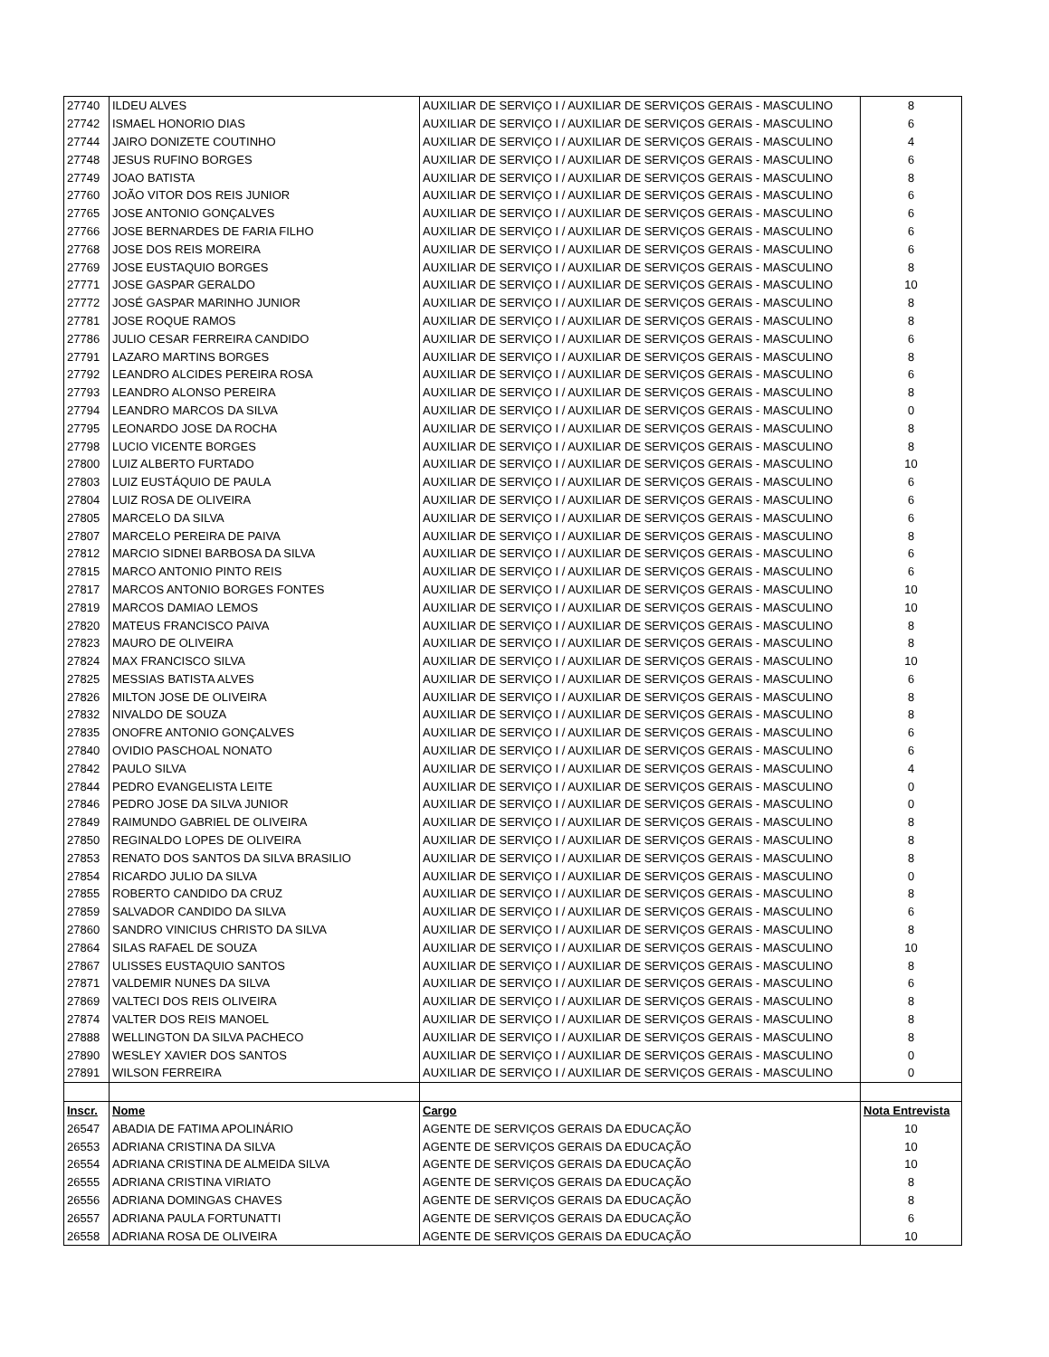| 27740 | ILDEU ALVES | AUXILIAR DE SERVIÇO I / AUXILIAR DE SERVIÇOS GERAIS - MASCULINO | 8 |
| 27742 | ISMAEL HONORIO DIAS | AUXILIAR DE SERVIÇO I / AUXILIAR DE SERVIÇOS GERAIS - MASCULINO | 6 |
| 27744 | JAIRO DONIZETE COUTINHO | AUXILIAR DE SERVIÇO I / AUXILIAR DE SERVIÇOS GERAIS - MASCULINO | 4 |
| 27748 | JESUS RUFINO BORGES | AUXILIAR DE SERVIÇO I / AUXILIAR DE SERVIÇOS GERAIS - MASCULINO | 6 |
| 27749 | JOAO BATISTA | AUXILIAR DE SERVIÇO I / AUXILIAR DE SERVIÇOS GERAIS - MASCULINO | 8 |
| 27760 | JOÃO VITOR DOS REIS JUNIOR | AUXILIAR DE SERVIÇO I / AUXILIAR DE SERVIÇOS GERAIS - MASCULINO | 6 |
| 27765 | JOSE ANTONIO GONÇALVES | AUXILIAR DE SERVIÇO I / AUXILIAR DE SERVIÇOS GERAIS - MASCULINO | 6 |
| 27766 | JOSE BERNARDES DE FARIA FILHO | AUXILIAR DE SERVIÇO I / AUXILIAR DE SERVIÇOS GERAIS - MASCULINO | 6 |
| 27768 | JOSE DOS REIS MOREIRA | AUXILIAR DE SERVIÇO I / AUXILIAR DE SERVIÇOS GERAIS - MASCULINO | 6 |
| 27769 | JOSE EUSTAQUIO BORGES | AUXILIAR DE SERVIÇO I / AUXILIAR DE SERVIÇOS GERAIS - MASCULINO | 8 |
| 27771 | JOSE GASPAR GERALDO | AUXILIAR DE SERVIÇO I / AUXILIAR DE SERVIÇOS GERAIS - MASCULINO | 10 |
| 27772 | JOSÉ GASPAR MARINHO JUNIOR | AUXILIAR DE SERVIÇO I / AUXILIAR DE SERVIÇOS GERAIS - MASCULINO | 8 |
| 27781 | JOSE ROQUE RAMOS | AUXILIAR DE SERVIÇO I / AUXILIAR DE SERVIÇOS GERAIS - MASCULINO | 8 |
| 27786 | JULIO CESAR FERREIRA CANDIDO | AUXILIAR DE SERVIÇO I / AUXILIAR DE SERVIÇOS GERAIS - MASCULINO | 6 |
| 27791 | LAZARO MARTINS BORGES | AUXILIAR DE SERVIÇO I / AUXILIAR DE SERVIÇOS GERAIS - MASCULINO | 8 |
| 27792 | LEANDRO ALCIDES PEREIRA ROSA | AUXILIAR DE SERVIÇO I / AUXILIAR DE SERVIÇOS GERAIS - MASCULINO | 6 |
| 27793 | LEANDRO ALONSO PEREIRA | AUXILIAR DE SERVIÇO I / AUXILIAR DE SERVIÇOS GERAIS - MASCULINO | 8 |
| 27794 | LEANDRO MARCOS DA SILVA | AUXILIAR DE SERVIÇO I / AUXILIAR DE SERVIÇOS GERAIS - MASCULINO | 0 |
| 27795 | LEONARDO JOSE DA ROCHA | AUXILIAR DE SERVIÇO I / AUXILIAR DE SERVIÇOS GERAIS - MASCULINO | 8 |
| 27798 | LUCIO VICENTE BORGES | AUXILIAR DE SERVIÇO I / AUXILIAR DE SERVIÇOS GERAIS - MASCULINO | 8 |
| 27800 | LUIZ ALBERTO FURTADO | AUXILIAR DE SERVIÇO I / AUXILIAR DE SERVIÇOS GERAIS - MASCULINO | 10 |
| 27803 | LUIZ EUSTÁQUIO DE PAULA | AUXILIAR DE SERVIÇO I / AUXILIAR DE SERVIÇOS GERAIS - MASCULINO | 6 |
| 27804 | LUIZ ROSA DE OLIVEIRA | AUXILIAR DE SERVIÇO I / AUXILIAR DE SERVIÇOS GERAIS - MASCULINO | 6 |
| 27805 | MARCELO DA SILVA | AUXILIAR DE SERVIÇO I / AUXILIAR DE SERVIÇOS GERAIS - MASCULINO | 6 |
| 27807 | MARCELO PEREIRA DE PAIVA | AUXILIAR DE SERVIÇO I / AUXILIAR DE SERVIÇOS GERAIS - MASCULINO | 8 |
| 27812 | MARCIO SIDNEI BARBOSA DA SILVA | AUXILIAR DE SERVIÇO I / AUXILIAR DE SERVIÇOS GERAIS - MASCULINO | 6 |
| 27815 | MARCO ANTONIO PINTO REIS | AUXILIAR DE SERVIÇO I / AUXILIAR DE SERVIÇOS GERAIS - MASCULINO | 6 |
| 27817 | MARCOS ANTONIO BORGES FONTES | AUXILIAR DE SERVIÇO I / AUXILIAR DE SERVIÇOS GERAIS - MASCULINO | 10 |
| 27819 | MARCOS DAMIAO LEMOS | AUXILIAR DE SERVIÇO I / AUXILIAR DE SERVIÇOS GERAIS - MASCULINO | 10 |
| 27820 | MATEUS FRANCISCO PAIVA | AUXILIAR DE SERVIÇO I / AUXILIAR DE SERVIÇOS GERAIS - MASCULINO | 8 |
| 27823 | MAURO DE OLIVEIRA | AUXILIAR DE SERVIÇO I / AUXILIAR DE SERVIÇOS GERAIS - MASCULINO | 8 |
| 27824 | MAX FRANCISCO SILVA | AUXILIAR DE SERVIÇO I / AUXILIAR DE SERVIÇOS GERAIS - MASCULINO | 10 |
| 27825 | MESSIAS BATISTA ALVES | AUXILIAR DE SERVIÇO I / AUXILIAR DE SERVIÇOS GERAIS - MASCULINO | 6 |
| 27826 | MILTON JOSE DE OLIVEIRA | AUXILIAR DE SERVIÇO I / AUXILIAR DE SERVIÇOS GERAIS - MASCULINO | 8 |
| 27832 | NIVALDO DE SOUZA | AUXILIAR DE SERVIÇO I / AUXILIAR DE SERVIÇOS GERAIS - MASCULINO | 8 |
| 27835 | ONOFRE ANTONIO GONÇALVES | AUXILIAR DE SERVIÇO I / AUXILIAR DE SERVIÇOS GERAIS - MASCULINO | 6 |
| 27840 | OVIDIO PASCHOAL NONATO | AUXILIAR DE SERVIÇO I / AUXILIAR DE SERVIÇOS GERAIS - MASCULINO | 6 |
| 27842 | PAULO SILVA | AUXILIAR DE SERVIÇO I / AUXILIAR DE SERVIÇOS GERAIS - MASCULINO | 4 |
| 27844 | PEDRO EVANGELISTA LEITE | AUXILIAR DE SERVIÇO I / AUXILIAR DE SERVIÇOS GERAIS - MASCULINO | 0 |
| 27846 | PEDRO JOSE DA SILVA JUNIOR | AUXILIAR DE SERVIÇO I / AUXILIAR DE SERVIÇOS GERAIS - MASCULINO | 0 |
| 27849 | RAIMUNDO GABRIEL DE OLIVEIRA | AUXILIAR DE SERVIÇO I / AUXILIAR DE SERVIÇOS GERAIS - MASCULINO | 8 |
| 27850 | REGINALDO LOPES DE OLIVEIRA | AUXILIAR DE SERVIÇO I / AUXILIAR DE SERVIÇOS GERAIS - MASCULINO | 8 |
| 27853 | RENATO DOS SANTOS DA SILVA BRASILIO | AUXILIAR DE SERVIÇO I / AUXILIAR DE SERVIÇOS GERAIS - MASCULINO | 8 |
| 27854 | RICARDO JULIO DA SILVA | AUXILIAR DE SERVIÇO I / AUXILIAR DE SERVIÇOS GERAIS - MASCULINO | 0 |
| 27855 | ROBERTO CANDIDO DA CRUZ | AUXILIAR DE SERVIÇO I / AUXILIAR DE SERVIÇOS GERAIS - MASCULINO | 8 |
| 27859 | SALVADOR CANDIDO DA SILVA | AUXILIAR DE SERVIÇO I / AUXILIAR DE SERVIÇOS GERAIS - MASCULINO | 6 |
| 27860 | SANDRO VINICIUS CHRISTO DA SILVA | AUXILIAR DE SERVIÇO I / AUXILIAR DE SERVIÇOS GERAIS - MASCULINO | 8 |
| 27864 | SILAS RAFAEL DE SOUZA | AUXILIAR DE SERVIÇO I / AUXILIAR DE SERVIÇOS GERAIS - MASCULINO | 10 |
| 27867 | ULISSES EUSTAQUIO SANTOS | AUXILIAR DE SERVIÇO I / AUXILIAR DE SERVIÇOS GERAIS - MASCULINO | 8 |
| 27871 | VALDEMIR NUNES DA SILVA | AUXILIAR DE SERVIÇO I / AUXILIAR DE SERVIÇOS GERAIS - MASCULINO | 6 |
| 27869 | VALTECI DOS REIS OLIVEIRA | AUXILIAR DE SERVIÇO I / AUXILIAR DE SERVIÇOS GERAIS - MASCULINO | 8 |
| 27874 | VALTER DOS REIS MANOEL | AUXILIAR DE SERVIÇO I / AUXILIAR DE SERVIÇOS GERAIS - MASCULINO | 8 |
| 27888 | WELLINGTON DA SILVA PACHECO | AUXILIAR DE SERVIÇO I / AUXILIAR DE SERVIÇOS GERAIS - MASCULINO | 8 |
| 27890 | WESLEY XAVIER DOS SANTOS | AUXILIAR DE SERVIÇO I / AUXILIAR DE SERVIÇOS GERAIS - MASCULINO | 0 |
| 27891 | WILSON FERREIRA | AUXILIAR DE SERVIÇO I / AUXILIAR DE SERVIÇOS GERAIS - MASCULINO | 0 |
| Inscr. | Nome | Cargo | Nota Entrevista |
| 26547 | ABADIA DE FATIMA APOLINÁRIO | AGENTE DE SERVIÇOS GERAIS DA EDUCAÇÃO | 10 |
| 26553 | ADRIANA CRISTINA DA SILVA | AGENTE DE SERVIÇOS GERAIS DA EDUCAÇÃO | 10 |
| 26554 | ADRIANA CRISTINA DE ALMEIDA SILVA | AGENTE DE SERVIÇOS GERAIS DA EDUCAÇÃO | 10 |
| 26555 | ADRIANA CRISTINA VIRIATO | AGENTE DE SERVIÇOS GERAIS DA EDUCAÇÃO | 8 |
| 26556 | ADRIANA DOMINGAS CHAVES | AGENTE DE SERVIÇOS GERAIS DA EDUCAÇÃO | 8 |
| 26557 | ADRIANA PAULA FORTUNATTI | AGENTE DE SERVIÇOS GERAIS DA EDUCAÇÃO | 6 |
| 26558 | ADRIANA ROSA DE OLIVEIRA | AGENTE DE SERVIÇOS GERAIS DA EDUCAÇÃO | 10 |